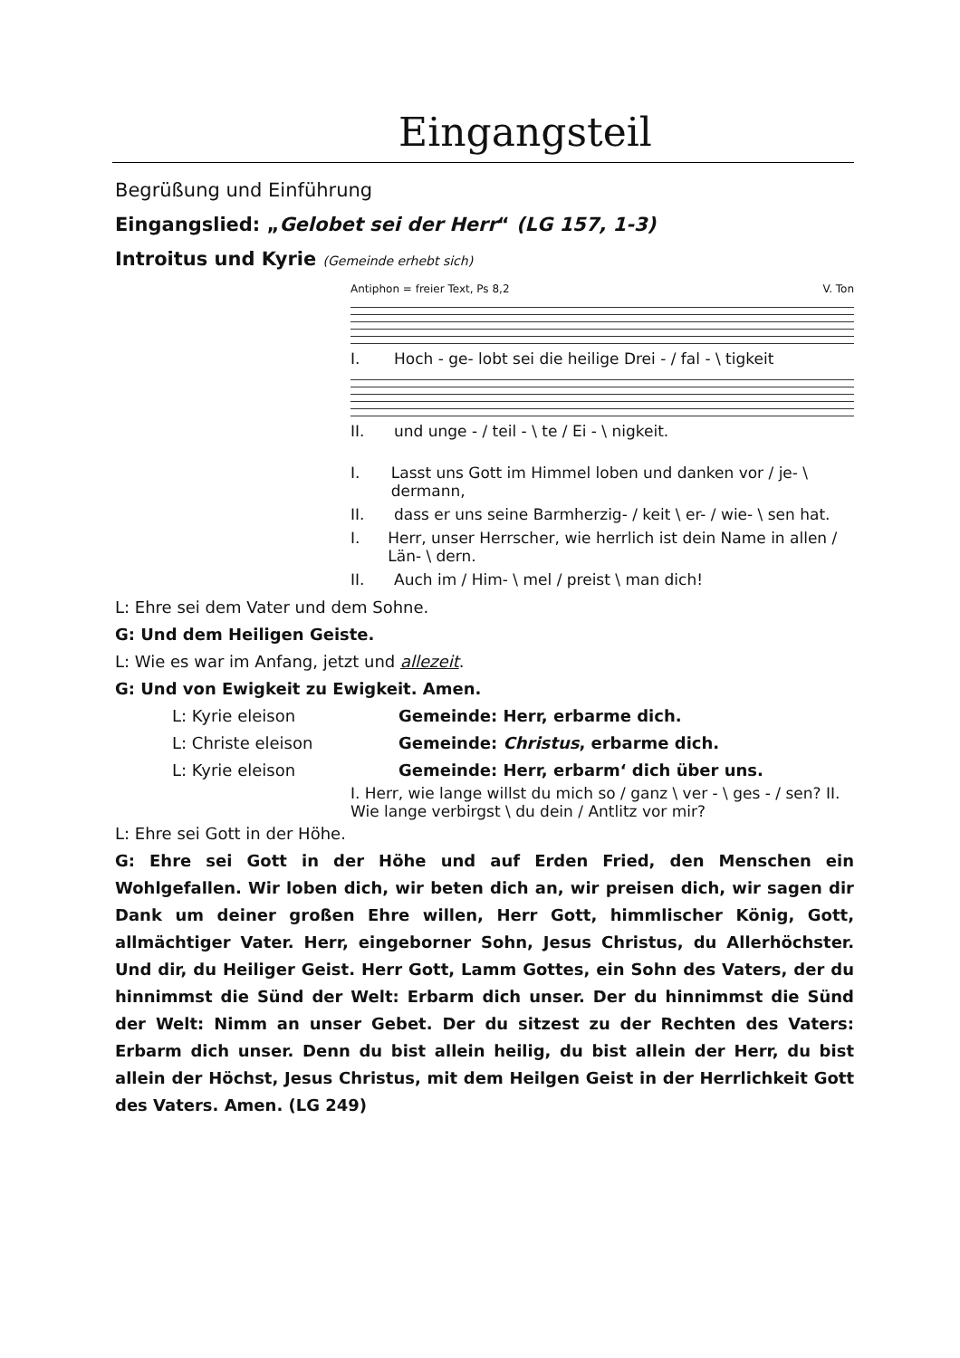Eingangsteil
Begrüßung und Einführung
Eingangslied: „Gelobet sei der Herr“ (LG 157, 1-3)
Introitus und Kyrie (Gemeinde erhebt sich)
Antiphon = freier Text, Ps 8,2 V. Ton
I. Hoch - ge- lobt sei die heilige Drei - / fal - \ tigkeit
II. und unge - / teil - \ te / Ei - \ nigkeit.
I. Lasst uns Gott im Himmel loben und danken vor / je- \ dermann,
II. dass er uns seine Barmherzig- / keit \ er- / wie- \ sen hat.
I. Herr, unser Herrscher, wie herrlich ist dein Name in allen / Län- \ dern.
II. Auch im / Him- \ mel / preist \ man dich!
L: Ehre sei dem Vater und dem Sohne.
G: Und dem Heiligen Geiste.
L: Wie es war im Anfang, jetzt und allezeit.
G: Und von Ewigkeit zu Ewigkeit. Amen.
L: Kyrie eleison Gemeinde: Herr, erbarme dich.
L: Christe eleison Gemeinde: Christus, erbarme dich.
L: Kyrie eleison Gemeinde: Herr, erbarm‘ dich über uns.
I. Herr, wie lange willst du mich so / ganz \ ver - \ ges - / sen? II. Wie lange verbirgst \ du dein / Antlitz vor mir?
L: Ehre sei Gott in der Höhe.
G: Ehre sei Gott in der Höhe und auf Erden Fried, den Menschen ein Wohlgefallen. Wir loben dich, wir beten dich an, wir preisen dich, wir sagen dir Dank um deiner großen Ehre willen, Herr Gott, himmlischer König, Gott, allmächtiger Vater. Herr, eingeborner Sohn, Jesus Christus, du Allerhöchster. Und dir, du Heiliger Geist. Herr Gott, Lamm Gottes, ein Sohn des Vaters, der du hinnimmst die Sünd der Welt: Erbarm dich unser. Der du hinnimmst die Sünd der Welt: Nimm an unser Gebet. Der du sitzest zu der Rechten des Vaters: Erbarm dich unser. Denn du bist allein heilig, du bist allein der Herr, du bist allein der Höchst, Jesus Christus, mit dem Heilgen Geist in der Herrlichkeit Gott des Vaters. Amen. (LG 249)